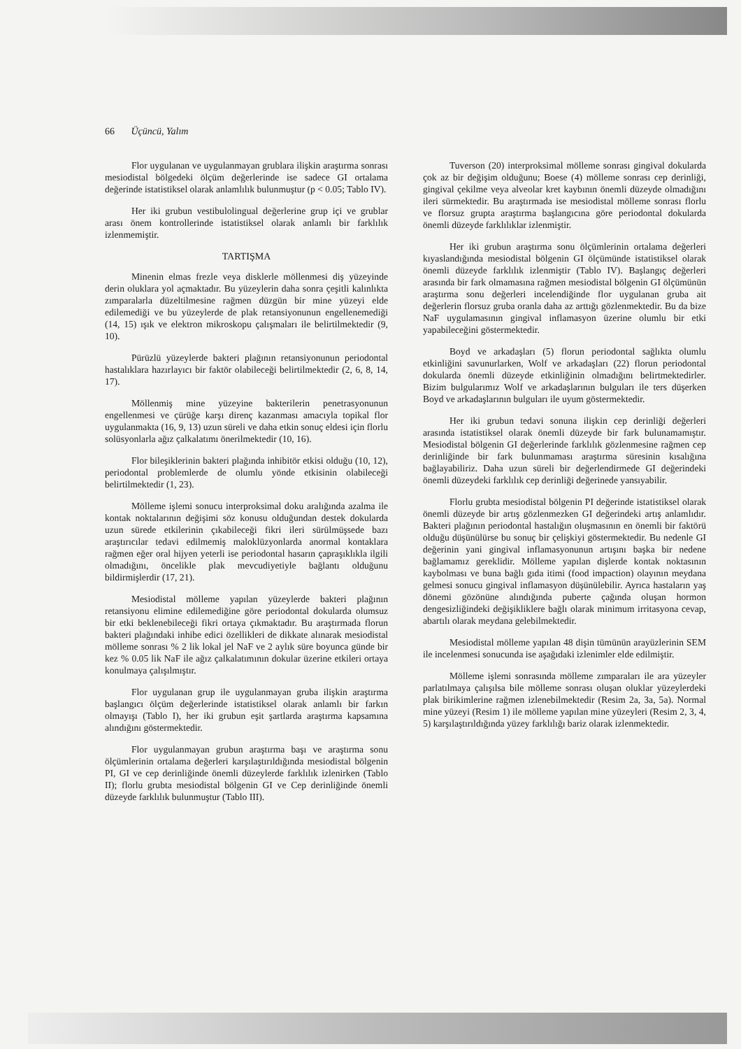66 Üçüncü, Yalım
Flor uygulanan ve uygulanmayan grublara ilişkin araştırma sonrası mesiodistal bölgedeki ölçüm değerlerinde ise sadece GI ortalama değerinde istatistiksel olarak anlamlılık bulunmuştur (p < 0.05; Tablo IV).
Her iki grubun vestibulolingual değerlerine grup içi ve grublar arası önem kontrollerinde istatistiksel olarak anlamlı bir farklılık izlenmemiştir.
TARTIŞMA
Minenin elmas frezle veya disklerle möllenmesi diş yüzeyinde derin oluklara yol açmaktadır. Bu yüzeylerin daha sonra çeşitli kalınlıkta zımparalarla düzeltilmesine rağmen düzgün bir mine yüzeyi elde edilemediği ve bu yüzeylerde de plak retansiyonunun engellenemediği (14, 15) ışık ve elektron mikroskopu çalışmaları ile belirtilmektedir (9, 10).
Pürüzlü yüzeylerde bakteri plağının retansiyonunun periodontal hastalıklara hazırlayıcı bir faktör olabileceği belirtilmektedir (2, 6, 8, 14, 17).
Möllenmiş mine yüzeyine bakterilerin penetrasyonunun engellenmesi ve çürüğe karşı direnç kazanması amacıyla topikal flor uygulanmakta (16, 9, 13) uzun süreli ve daha etkin sonuç eldesi için florlu solüsyonlarla ağız çalkalatımı önerilmektedir (10, 16).
Flor bileşiklerinin bakteri plağında inhibitör etkisi olduğu (10, 12), periodontal problemlerde de olumlu yönde etkisinin olabileceği belirtilmektedir (1, 23).
Mölleme işlemi sonucu interproksimal doku aralığında azalma ile kontak noktalarının değişimi söz konusu olduğundan destek dokularda uzun sürede etkilerinin çıkabileceği fikri ileri sürülmüşsede bazı araştırıcılar tedavi edilmemiş maloklüzyonlarda anormal kontaklara rağmen eğer oral hijyen yeterli ise periodontal hasarın çapraşıklıkla ilgili olmadığını, öncelikle plak mevcudiyetiyle bağlantı olduğunu bildirmişlerdir (17, 21).
Mesiodistal mölleme yapılan yüzeylerde bakteri plağının retansiyonu elimine edilemediğine göre periodontal dokularda olumsuz bir etki beklenebileceği fikri ortaya çıkmaktadır. Bu araştırmada florun bakteri plağındaki inhibe edici özellikleri de dikkate alınarak mesiodistal mölleme sonrası % 2 lik lokal jel NaF ve 2 aylık süre boyunca günde bir kez % 0.05 lik NaF ile ağız çalkalatımının dokular üzerine etkileri ortaya konulmaya çalışılmıştır.
Flor uygulanan grup ile uygulanmayan gruba ilişkin araştırma başlangıcı ölçüm değerlerinde istatistiksel olarak anlamlı bir farkın olmayışı (Tablo I), her iki grubun eşit şartlarda araştırma kapsamına alındığını göstermektedir.
Flor uygulanmayan grubun araştırma başı ve araştırma sonu ölçümlerinin ortalama değerleri karşılaştırıldığında mesiodistal bölgenin PI, GI ve cep derinliğinde önemli düzeylerde farklılık izlenirken (Tablo II); florlu grubta mesiodistal bölgenin GI ve Cep derinliğinde önemli düzeyde farklılık bulunmuştur (Tablo III).
Tuverson (20) interproksimal mölleme sonrası gingival dokularda çok az bir değişim olduğunu; Boese (4) mölleme sonrası cep derinliği, gingival çekilme veya alveolar kret kaybının önemli düzeyde olmadığını ileri sürmektedir. Bu araştırmada ise mesiodistal mölleme sonrası florlu ve florsuz grupta araştırma başlangıcına göre periodontal dokularda önemli düzeyde farklılıklar izlenmiştir.
Her iki grubun araştırma sonu ölçümlerinin ortalama değerleri kıyaslandığında mesiodistal bölgenin GI ölçümünde istatistiksel olarak önemli düzeyde farklılık izlenmiştir (Tablo IV). Başlangıç değerleri arasında bir fark olmamasına rağmen mesiodistal bölgenin GI ölçümünün araştırma sonu değerleri incelendiğinde flor uygulanan gruba ait değerlerin florsuz gruba oranla daha az arttığı gözlenmektedir. Bu da bize NaF uygulamasının gingival inflamasyon üzerine olumlu bir etki yapabileceğini göstermektedir.
Boyd ve arkadaşları (5) florun periodontal sağlıkta olumlu etkinliğini savunurlarken, Wolf ve arkadaşları (22) florun periodontal dokularda önemli düzeyde etkinliğinin olmadığını belirtmektedirler. Bizim bulgularımız Wolf ve arkadaşlarının bulguları ile ters düşerken Boyd ve arkadaşlarının bulguları ile uyum göstermektedir.
Her iki grubun tedavi sonuna ilişkin cep derinliği değerleri arasında istatistiksel olarak önemli düzeyde bir fark bulunamamıştır. Mesiodistal bölgenin GI değerlerinde farklılık gözlenmesine rağmen cep derinliğinde bir fark bulunmaması araştırma süresinin kısalığına bağlayabiliriz. Daha uzun süreli bir değerlendirmede GI değerindeki önemli düzeydeki farklılık cep derinliği değerinede yansıyabilir.
Florlu grubta mesiodistal bölgenin PI değerinde istatistiksel olarak önemli düzeyde bir artış gözlenmezken GI değerindeki artış anlamlıdır. Bakteri plağının periodontal hastalığın oluşmasının en önemli bir faktörü olduğu düşünülürse bu sonuç bir çelişkiyi göstermektedir. Bu nedenle GI değerinin yani gingival inflamasyonunun artışını başka bir nedene bağlamamız gereklidir. Mölleme yapılan dişlerde kontak noktasının kaybolması ve buna bağlı gıda itimi (food impaction) olayının meydana gelmesi sonucu gingival inflamasyon düşünülebilir. Ayrıca hastaların yaş dönemi gözönüne alındığında puberte çağında oluşan hormon dengesizliğindeki değişikliklere bağlı olarak minimum irritasyona cevap, abartılı olarak meydana gelebilmektedir.
Mesiodistal mölleme yapılan 48 dişin tümünün arayüzlerinin SEM ile incelenmesi sonucunda ise aşağıdaki izlenimler elde edilmiştir.
Mölleme işlemi sonrasında mölleme zımparaları ile ara yüzeyler parlatılmaya çalışılsa bile mölleme sonrası oluşan oluklar yüzeylerdeki plak birikimlerine rağmen izlenebilmektedir (Resim 2a, 3a, 5a). Normal mine yüzeyi (Resim 1) ile mölleme yapılan mine yüzeyleri (Resim 2, 3, 4, 5) karşılaştırıldığında yüzey farklılığı bariz olarak izlenmektedir.